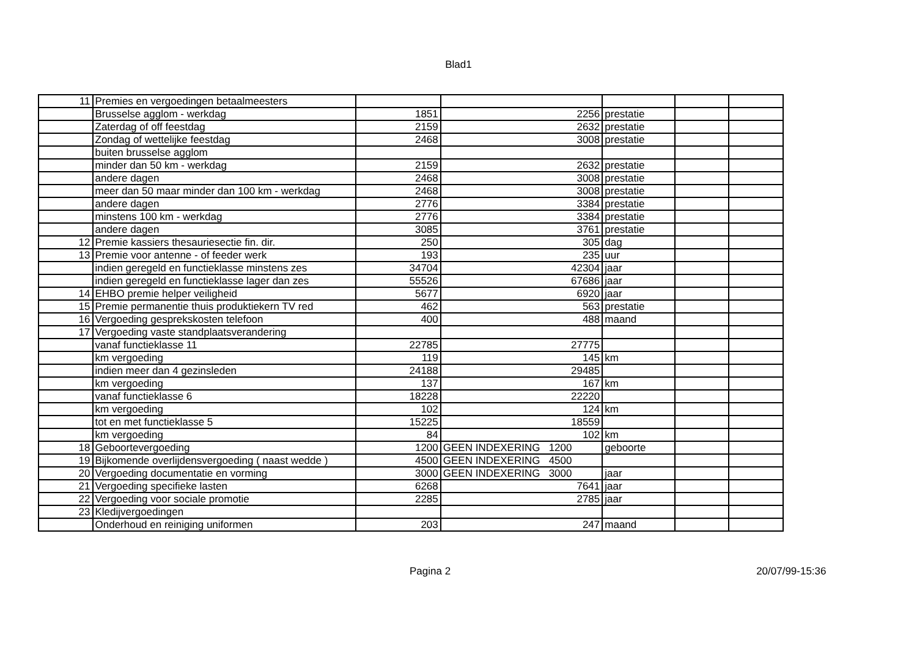Blad1
| 11 | Premies en vergoedingen betaalmeesters | | | | | |
| | Brusselse agglom - werkdag | 1851 | 2256 | prestatie | | |
| | Zaterdag of off feestdag | 2159 | 2632 | prestatie | | |
| | Zondag of wettelijke feestdag | 2468 | 3008 | prestatie | | |
| | buiten brusselse agglom | | | | | |
| | minder dan 50 km - werkdag | 2159 | 2632 | prestatie | | |
| | andere dagen | 2468 | 3008 | prestatie | | |
| | meer dan 50 maar minder dan 100 km - werkdag | 2468 | 3008 | prestatie | | |
| | andere dagen | 2776 | 3384 | prestatie | | |
| | minstens 100 km - werkdag | 2776 | 3384 | prestatie | | |
| | andere dagen | 3085 | 3761 | prestatie | | |
| 12 | Premie kassiers thesauriesectie fin. dir. | 250 | 305 | dag | | |
| 13 | Premie voor antenne - of feeder werk | 193 | 235 | uur | | |
| | indien geregeld en functieklasse minstens zes | 34704 | 42304 | jaar | | |
| | indien geregeld en functieklasse lager dan zes | 55526 | 67686 | jaar | | |
| 14 | EHBO premie helper veiligheid | 5677 | 6920 | jaar | | |
| 15 | Premie permanentie thuis produktiekern TV red | 462 | 563 | prestatie | | |
| 16 | Vergoeding gesprekskosten telefoon | 400 | 488 | maand | | |
| 17 | Vergoeding vaste standplaatsverandering | | | | | |
| | vanaf functieklasse 11 | 22785 | 27775 | | | |
| | km vergoeding | 119 | 145 | km | | |
| | indien meer dan 4 gezinsleden | 24188 | 29485 | | | |
| | km vergoeding | 137 | 167 | km | | |
| | vanaf functieklasse 6 | 18228 | 22220 | | | |
| | km vergoeding | 102 | 124 | km | | |
| | tot en met functieklasse 5 | 15225 | 18559 | | | |
| | km vergoeding | 84 | 102 | km | | |
| 18 | Geboortevergoeding | 1200 | GEEN INDEXERING 1200 | geboorte | | |
| 19 | Bijkomende overlijdensvergoeding ( naast wedde ) | 4500 | GEEN INDEXERING 4500 | | | |
| 20 | Vergoeding documentatie en vorming | 3000 | GEEN INDEXERING 3000 | jaar | | |
| 21 | Vergoeding specifieke lasten | 6268 | 7641 | jaar | | |
| 22 | Vergoeding voor sociale promotie | 2285 | 2785 | jaar | | |
| 23 | Kledijvergoedingen | | | | | |
| | Onderhoud en reiniging uniformen | 203 | 247 | maand | | |
Pagina 2 20/07/99-15:36